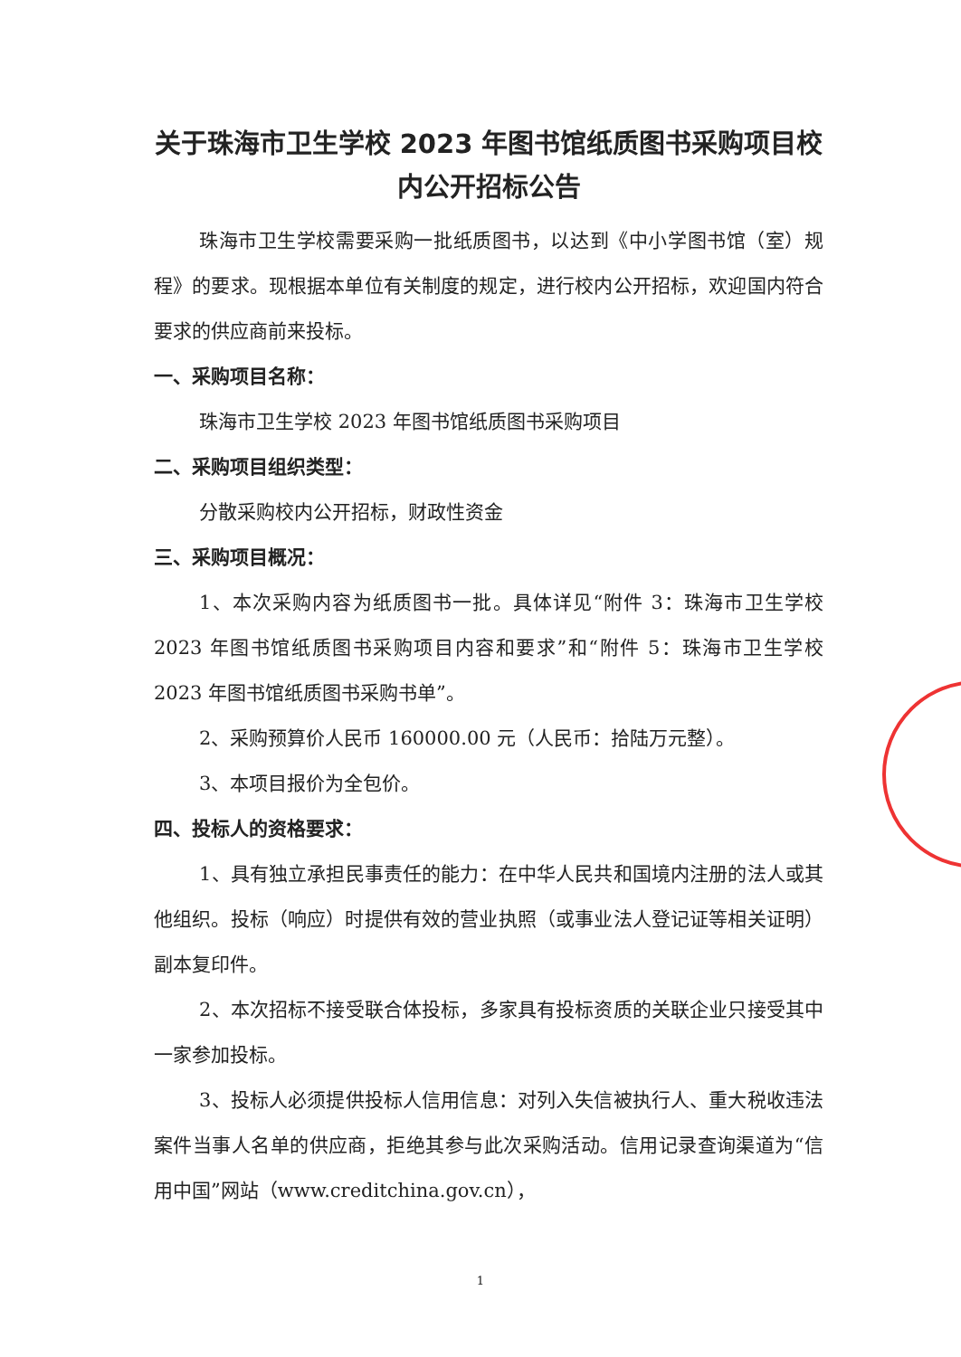关于珠海市卫生学校 2023 年图书馆纸质图书采购项目校内公开招标公告
珠海市卫生学校需要采购一批纸质图书，以达到《中小学图书馆（室）规程》的要求。现根据本单位有关制度的规定，进行校内公开招标，欢迎国内符合要求的供应商前来投标。
一、采购项目名称：
珠海市卫生学校 2023 年图书馆纸质图书采购项目
二、采购项目组织类型：
分散采购校内公开招标，财政性资金
三、采购项目概况：
1、本次采购内容为纸质图书一批。具体详见“附件 3：珠海市卫生学校 2023 年图书馆纸质图书采购项目内容和要求”和“附件 5：珠海市卫生学校 2023 年图书馆纸质图书采购书单”。
2、采购预算价人民币 160000.00 元（人民币：拾陆万元整）。
3、本项目报价为全包价。
四、投标人的资格要求：
1、具有独立承担民事责任的能力：在中华人民共和国境内注册的法人或其他组织。投标（响应）时提供有效的营业执照（或事业法人登记证等相关证明）副本复印件。
2、本次招标不接受联合体投标，多家具有投标资质的关联企业只接受其中一家参加投标。
3、投标人必须提供投标人信用信息：对列入失信被执行人、重大税收违法案件当事人名单的供应商，拒绝其参与此次采购活动。信用记录查询渠道为“信用中国”网站（www.creditchina.gov.cn），
1